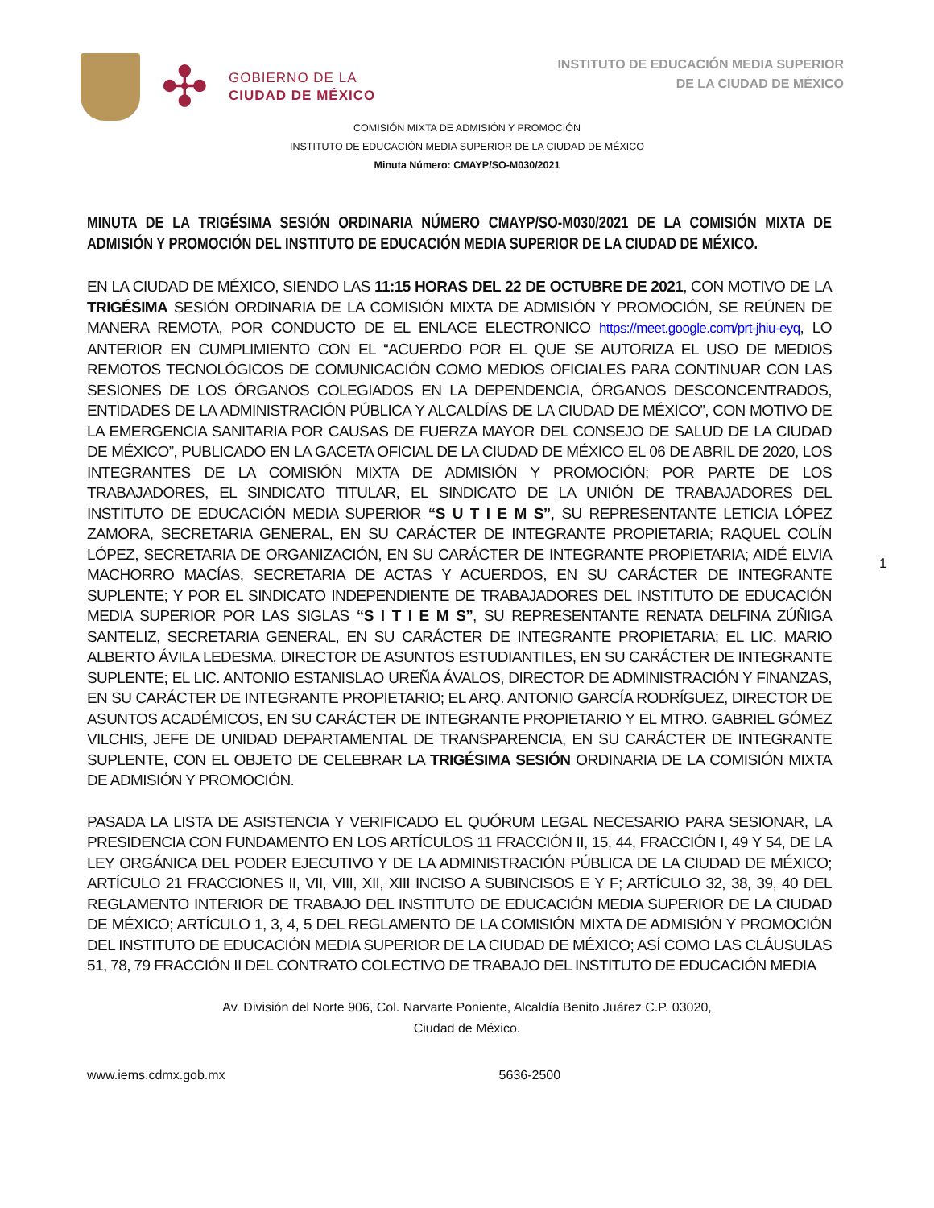✣
GOBIERNO DE LA
CIUDAD DE MÉXICO
INSTITUTO DE EDUCACIÓN MEDIA SUPERIOR
DE LA CIUDAD DE MÉXICO
COMISIÓN MIXTA DE ADMISIÓN Y PROMOCIÓN
INSTITUTO DE EDUCACIÓN MEDIA SUPERIOR DE LA CIUDAD DE MÉXICO
Minuta Número: CMAYP/SO-M030/2021
MINUTA DE LA TRIGÉSIMA SESIÓN ORDINARIA NÚMERO CMAYP/SO-M030/2021 DE LA COMISIÓN MIXTA DE ADMISIÓN Y PROMOCIÓN DEL INSTITUTO DE EDUCACIÓN MEDIA SUPERIOR DE LA CIUDAD DE MÉXICO.
EN LA CIUDAD DE MÉXICO, SIENDO LAS 11:15 HORAS DEL 22 DE OCTUBRE DE 2021, CON MOTIVO DE LA TRIGÉSIMA SESIÓN ORDINARIA DE LA COMISIÓN MIXTA DE ADMISIÓN Y PROMOCIÓN, SE REÚNEN DE MANERA REMOTA, POR CONDUCTO DE EL ENLACE ELECTRONICO https://meet.google.com/prt-jhiu-eyq, LO ANTERIOR EN CUMPLIMIENTO CON EL “ACUERDO POR EL QUE SE AUTORIZA EL USO DE MEDIOS REMOTOS TECNOLÓGICOS DE COMUNICACIÓN COMO MEDIOS OFICIALES PARA CONTINUAR CON LAS SESIONES DE LOS ÓRGANOS COLEGIADOS EN LA DEPENDENCIA, ÓRGANOS DESCONCENTRADOS, ENTIDADES DE LA ADMINISTRACIÓN PÚBLICA Y ALCALDÍAS DE LA CIUDAD DE MÉXICO”, CON MOTIVO DE LA EMERGENCIA SANITARIA POR CAUSAS DE FUERZA MAYOR DEL CONSEJO DE SALUD DE LA CIUDAD DE MÉXICO”, PUBLICADO EN LA GACETA OFICIAL DE LA CIUDAD DE MÉXICO EL 06 DE ABRIL DE 2020, LOS INTEGRANTES DE LA COMISIÓN MIXTA DE ADMISIÓN Y PROMOCIÓN; POR PARTE DE LOS TRABAJADORES, EL SINDICATO TITULAR, EL SINDICATO DE LA UNIÓN DE TRABAJADORES DEL INSTITUTO DE EDUCACIÓN MEDIA SUPERIOR “S U T I E M S”, SU REPRESENTANTE LETICIA LÓPEZ ZAMORA, SECRETARIA GENERAL, EN SU CARÁCTER DE INTEGRANTE PROPIETARIA; RAQUEL COLÍN LÓPEZ, SECRETARIA DE ORGANIZACIÓN, EN SU CARÁCTER DE INTEGRANTE PROPIETARIA; AIDÉ ELVIA MACHORRO MACÍAS, SECRETARIA DE ACTAS Y ACUERDOS, EN SU CARÁCTER DE INTEGRANTE SUPLENTE; Y POR EL SINDICATO INDEPENDIENTE DE TRABAJADORES DEL INSTITUTO DE EDUCACIÓN MEDIA SUPERIOR POR LAS SIGLAS “S I T I E M S”, SU REPRESENTANTE RENATA DELFINA ZÚÑIGA SANTELIZ, SECRETARIA GENERAL, EN SU CARÁCTER DE INTEGRANTE PROPIETARIA; EL LIC. MARIO ALBERTO ÁVILA LEDESMA, DIRECTOR DE ASUNTOS ESTUDIANTILES, EN SU CARÁCTER DE INTEGRANTE SUPLENTE; EL LIC. ANTONIO ESTANISLAO UREÑA ÁVALOS, DIRECTOR DE ADMINISTRACIÓN Y FINANZAS, EN SU CARÁCTER DE INTEGRANTE PROPIETARIO; EL ARQ. ANTONIO GARCÍA RODRÍGUEZ, DIRECTOR DE ASUNTOS ACADÉMICOS, EN SU CARÁCTER DE INTEGRANTE PROPIETARIO Y EL MTRO. GABRIEL GÓMEZ VILCHIS, JEFE DE UNIDAD DEPARTAMENTAL DE TRANSPARENCIA, EN SU CARÁCTER DE INTEGRANTE SUPLENTE, CON EL OBJETO DE CELEBRAR LA TRIGÉSIMA SESIÓN ORDINARIA DE LA COMISIÓN MIXTA DE ADMISIÓN Y PROMOCIÓN.
1
PASADA LA LISTA DE ASISTENCIA Y VERIFICADO EL QUÓRUM LEGAL NECESARIO PARA SESIONAR, LA PRESIDENCIA CON FUNDAMENTO EN LOS ARTÍCULOS 11 FRACCIÓN II, 15, 44, FRACCIÓN I, 49 Y 54, DE LA LEY ORGÁNICA DEL PODER EJECUTIVO Y DE LA ADMINISTRACIÓN PÚBLICA DE LA CIUDAD DE MÉXICO; ARTÍCULO 21 FRACCIONES II, VII, VIII, XII, XIII INCISO A SUBINCISOS E Y F; ARTÍCULO 32, 38, 39, 40 DEL REGLAMENTO INTERIOR DE TRABAJO DEL INSTITUTO DE EDUCACIÓN MEDIA SUPERIOR DE LA CIUDAD DE MÉXICO; ARTÍCULO 1, 3, 4, 5 DEL REGLAMENTO DE LA COMISIÓN MIXTA DE ADMISIÓN Y PROMOCIÓN DEL INSTITUTO DE EDUCACIÓN MEDIA SUPERIOR DE LA CIUDAD DE MÉXICO; ASÍ COMO LAS CLÁUSULAS 51, 78, 79 FRACCIÓN II DEL CONTRATO COLECTIVO DE TRABAJO DEL INSTITUTO DE EDUCACIÓN MEDIA
Av. División del Norte 906, Col. Narvarte Poniente, Alcaldía Benito Juárez C.P. 03020,
Ciudad de México.
www.iems.cdmx.gob.mx 5636-2500